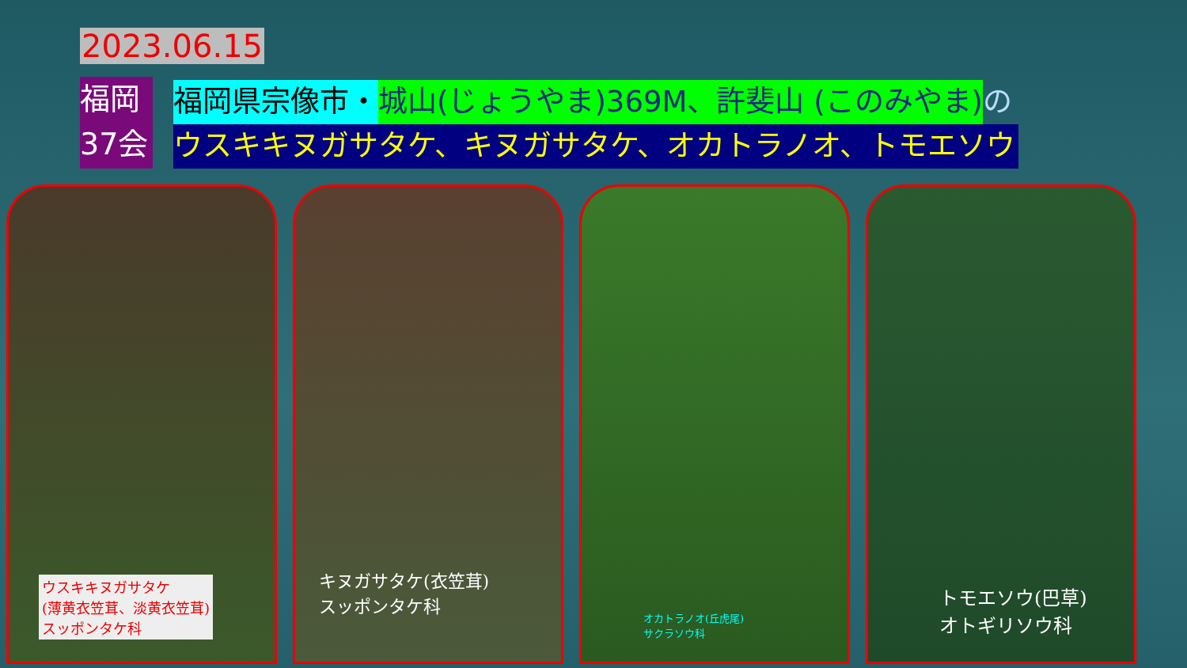2023.06.15
福岡
37会
福岡県宗像市・城山(じょうやま)369M、許斐山 (このみやま) の
ウスキキヌガサタケ、キヌガサタケ、オカトラノオ、トモエソウ
ウスキキヌガサタケ
(薄黄衣笠茸、淡黄衣笠茸)
スッポンタケ科
キヌガサタケ(衣笠茸)
スッポンタケ科
オカトラノオ(丘虎尾)
サクラソウ科
トモエソウ(巴草)
オトギリソウ科